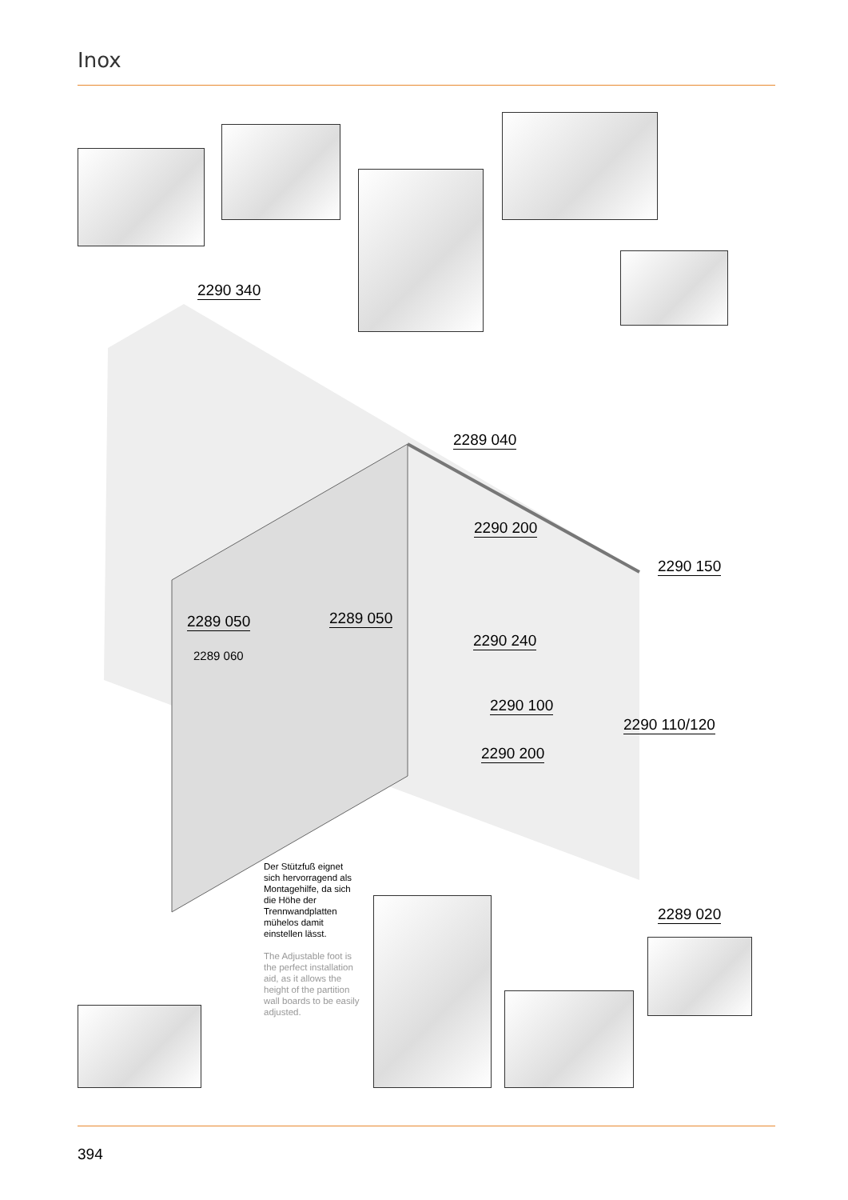Inox
2290 340
2289 040
2290 200
2290 150
2289 050 2289 050
2290 240
2289 060
2290 100
2290 110/120
2290 200
2289 020
Der Stützfuß eignet sich hervorragend als Montagehilfe, da sich die Höhe der Trennwandplatten mühelos damit einstellen lässt.
The Adjustable foot is the perfect installation aid, as it allows the height of the partition wall boards to be easily adjusted.
394